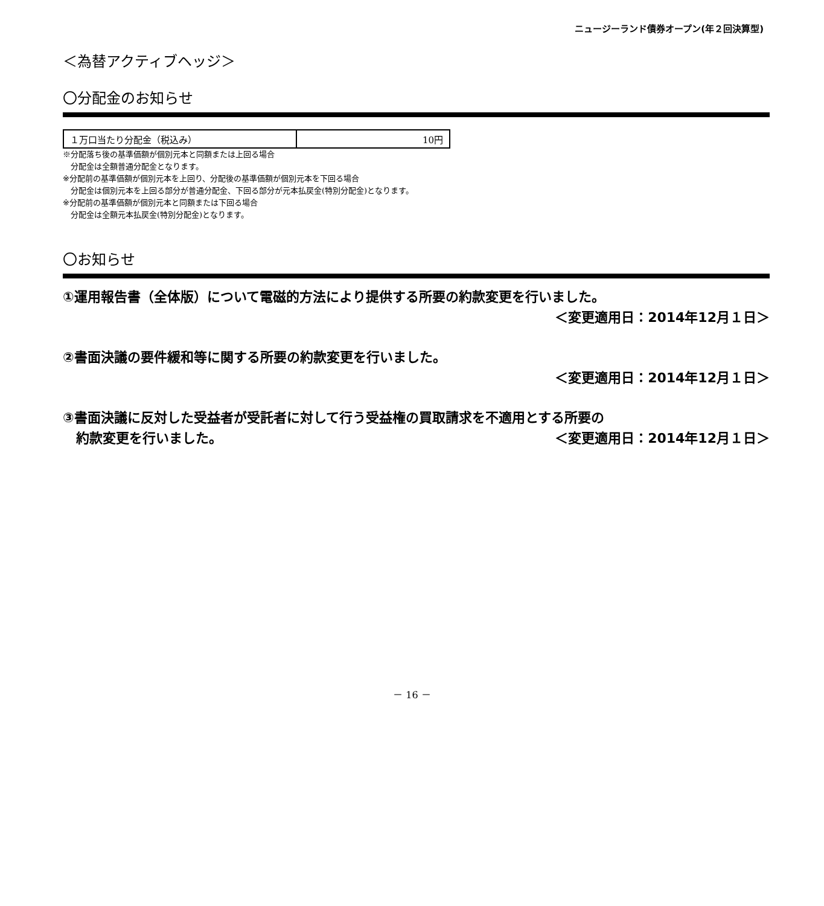ニュージーランド債券オープン(年２回決算型)
＜為替アクティブヘッジ＞
〇分配金のお知らせ
| １万口当たり分配金（税込み） | 10円 |
※分配落ち後の基準価額が個別元本と同額または上回る場合
　分配金は全額普通分配金となります。
※分配前の基準価額が個別元本を上回り、分配後の基準価額が個別元本を下回る場合
　分配金は個別元本を上回る部分が普通分配金、下回る部分が元本払戻金(特別分配金)となります。
※分配前の基準価額が個別元本と同額または下回る場合
　分配金は全額元本払戻金(特別分配金)となります。
〇お知らせ
①運用報告書（全体版）について電磁的方法により提供する所要の約款変更を行いました。
＜変更適用日：2014年12月１日＞
②書面決議の要件緩和等に関する所要の約款変更を行いました。
＜変更適用日：2014年12月１日＞
③書面決議に反対した受益者が受託者に対して行う受益権の買取請求を不適用とする所要の
　約款変更を行いました。 ＜変更適用日：2014年12月１日＞
－ 16 －